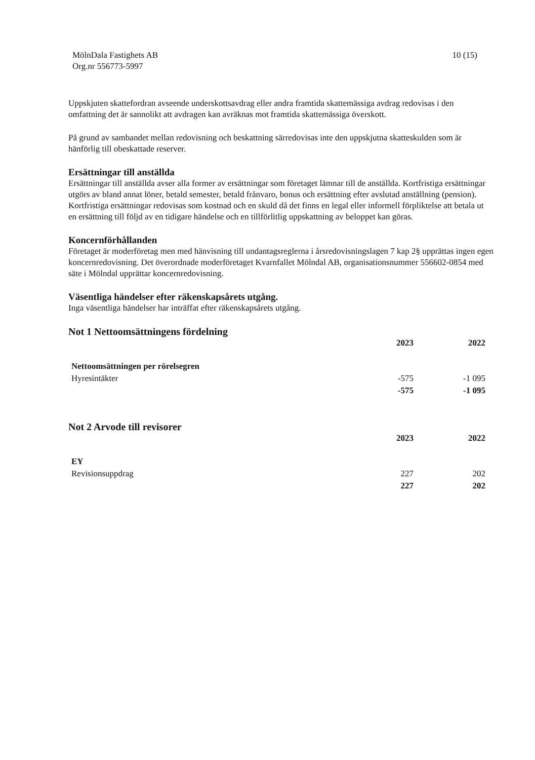MölnDala Fastighets AB
Org.nr 556773-5997
10 (15)
Uppskjuten skattefordran avseende underskottsavdrag eller andra framtida skattemässiga avdrag redovisas i den omfattning det är sannolikt att avdragen kan avräknas mot framtida skattemässiga överskott.
På grund av sambandet mellan redovisning och beskattning särredovisas inte den uppskjutna skatteskulden som är hänförlig till obeskattade reserver.
Ersättningar till anställda
Ersättningar till anställda avser alla former av ersättningar som företaget lämnar till de anställda. Kortfristiga ersättningar utgörs av bland annat löner, betald semester, betald frånvaro, bonus och ersättning efter avslutad anställning (pension). Kortfristiga ersättningar redovisas som kostnad och en skuld då det finns en legal eller informell förpliktelse att betala ut en ersättning till följd av en tidigare händelse och en tillförlitlig uppskattning av beloppet kan göras.
Koncernförhållanden
Företaget är moderföretag men med hänvisning till undantagsreglerna i årsredovisningslagen 7 kap 2§ upprättas ingen egen koncernredovisning. Det överordnade moderföretaget Kvarnfallet Mölndal AB, organisationsnummer 556602-0854 med säte i Mölndal upprättar koncernredovisning.
Väsentliga händelser efter räkenskapsårets utgång.
Inga väsentliga händelser har inträffat efter räkenskapsårets utgång.
Not 1 Nettoomsättningens fördelning
| | 2023 | 2022 |
| Nettoomsättningen per rörelsegren | | |
| Hyresintäkter | -575 | -1 095 |
| | -575 | -1 095 |
Not 2 Arvode till revisorer
| | 2023 | 2022 |
| EY | | |
| Revisionsuppdrag | 227 | 202 |
| | 227 | 202 |